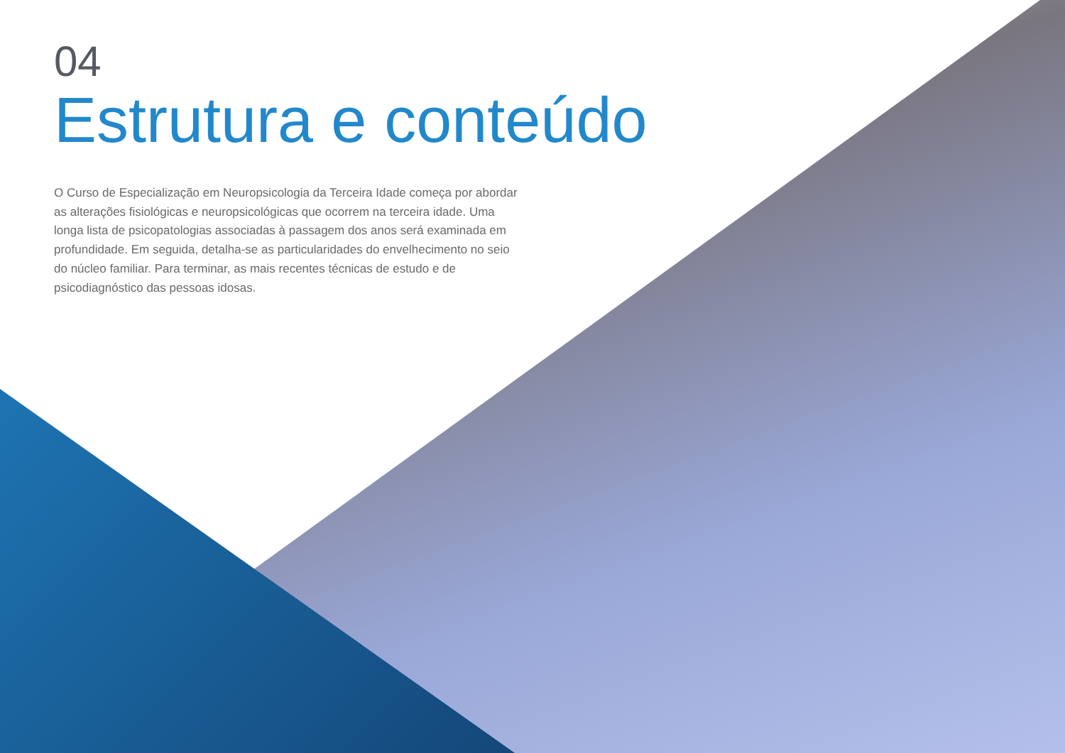04
Estrutura e conteúdo
O Curso de Especialização em Neuropsicologia da Terceira Idade começa por abordar as alterações fisiológicas e neuropsicológicas que ocorrem na terceira idade. Uma longa lista de psicopatologias associadas à passagem dos anos será examinada em profundidade. Em seguida, detalha-se as particularidades do envelhecimento no seio do núcleo familiar. Para terminar, as mais recentes técnicas de estudo e de psicodiagnóstico das pessoas idosas.